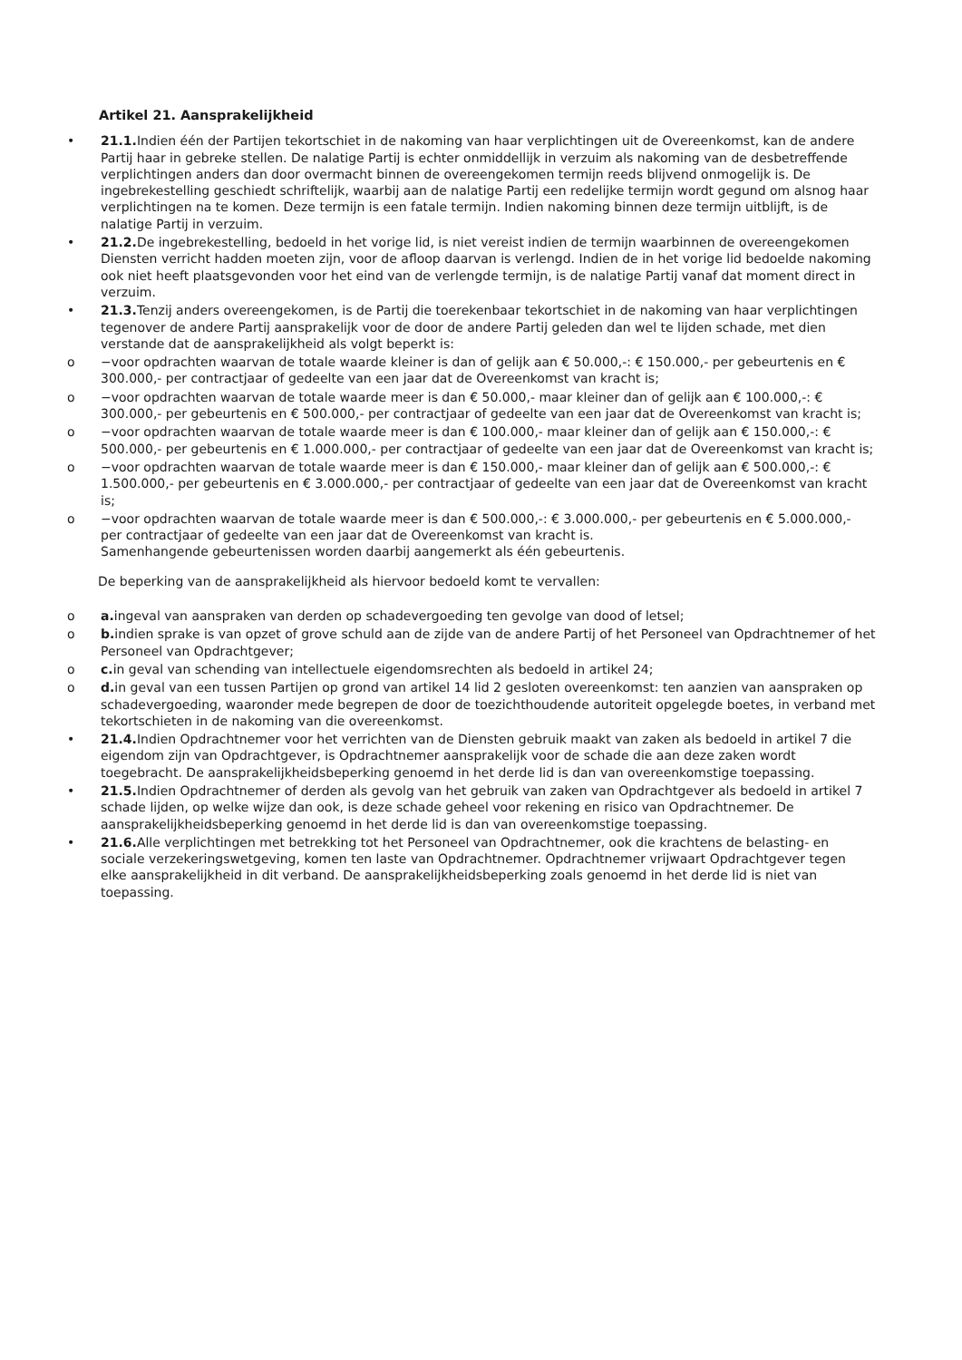Artikel 21. Aansprakelijkheid
• 21.1. Indien één der Partijen tekortschiet in de nakoming van haar verplichtingen uit de Overeenkomst, kan de andere Partij haar in gebreke stellen. De nalatige Partij is echter onmiddellijk in verzuim als nakoming van de desbetreffende verplichtingen anders dan door overmacht binnen de overeengekomen termijn reeds blijvend onmogelijk is. De ingebrekestelling geschiedt schriftelijk, waarbij aan de nalatige Partij een redelijke termijn wordt gegund om alsnog haar verplichtingen na te komen. Deze termijn is een fatale termijn. Indien nakoming binnen deze termijn uitblijft, is de nalatige Partij in verzuim.
• 21.2. De ingebrekestelling, bedoeld in het vorige lid, is niet vereist indien de termijn waarbinnen de overeengekomen Diensten verricht hadden moeten zijn, voor de afloop daarvan is verlengd. Indien de in het vorige lid bedoelde nakoming ook niet heeft plaatsgevonden voor het eind van de verlengde termijn, is de nalatige Partij vanaf dat moment direct in verzuim.
• 21.3. Tenzij anders overeengekomen, is de Partij die toerekenbaar tekortschiet in de nakoming van haar verplichtingen tegenover de andere Partij aansprakelijk voor de door de andere Partij geleden dan wel te lijden schade, met dien verstande dat de aansprakelijkheid als volgt beperkt is:
o −voor opdrachten waarvan de totale waarde kleiner is dan of gelijk aan € 50.000,-: € 150.000,- per gebeurtenis en € 300.000,- per contractjaar of gedeelte van een jaar dat de Overeenkomst van kracht is;
o −voor opdrachten waarvan de totale waarde meer is dan € 50.000,- maar kleiner dan of gelijk aan € 100.000,-: € 300.000,- per gebeurtenis en € 500.000,- per contractjaar of gedeelte van een jaar dat de Overeenkomst van kracht is;
o −voor opdrachten waarvan de totale waarde meer is dan € 100.000,- maar kleiner dan of gelijk aan € 150.000,-: € 500.000,- per gebeurtenis en € 1.000.000,- per contractjaar of gedeelte van een jaar dat de Overeenkomst van kracht is;
o −voor opdrachten waarvan de totale waarde meer is dan € 150.000,- maar kleiner dan of gelijk aan € 500.000,-: € 1.500.000,- per gebeurtenis en € 3.000.000,- per contractjaar of gedeelte van een jaar dat de Overeenkomst van kracht is;
o −voor opdrachten waarvan de totale waarde meer is dan € 500.000,-: € 3.000.000,- per gebeurtenis en € 5.000.000,- per contractjaar of gedeelte van een jaar dat de Overeenkomst van kracht is.
Samenhangende gebeurtenissen worden daarbij aangemerkt als één gebeurtenis.
De beperking van de aansprakelijkheid als hiervoor bedoeld komt te vervallen:
o a. ingeval van aanspraken van derden op schadevergoeding ten gevolge van dood of letsel;
o b. indien sprake is van opzet of grove schuld aan de zijde van de andere Partij of het Personeel van Opdrachtnemer of het Personeel van Opdrachtgever;
o c. in geval van schending van intellectuele eigendomsrechten als bedoeld in artikel 24;
o d. in geval van een tussen Partijen op grond van artikel 14 lid 2 gesloten overeenkomst: ten aanzien van aanspraken op schadevergoeding, waaronder mede begrepen de door de toezichthoudende autoriteit opgelegde boetes, in verband met tekortschieten in de nakoming van die overeenkomst.
• 21.4. Indien Opdrachtnemer voor het verrichten van de Diensten gebruik maakt van zaken als bedoeld in artikel 7 die eigendom zijn van Opdrachtgever, is Opdrachtnemer aansprakelijk voor de schade die aan deze zaken wordt toegebracht. De aansprakelijkheidsbeperking genoemd in het derde lid is dan van overeenkomstige toepassing.
• 21.5. Indien Opdrachtnemer of derden als gevolg van het gebruik van zaken van Opdrachtgever als bedoeld in artikel 7 schade lijden, op welke wijze dan ook, is deze schade geheel voor rekening en risico van Opdrachtnemer. De aansprakelijkheidsbeperking genoemd in het derde lid is dan van overeenkomstige toepassing.
• 21.6. Alle verplichtingen met betrekking tot het Personeel van Opdrachtnemer, ook die krachtens de belasting- en sociale verzekeringswetgeving, komen ten laste van Opdrachtnemer. Opdrachtnemer vrijwaart Opdrachtgever tegen elke aansprakelijkheid in dit verband. De aansprakelijkheidsbeperking zoals genoemd in het derde lid is niet van toepassing.